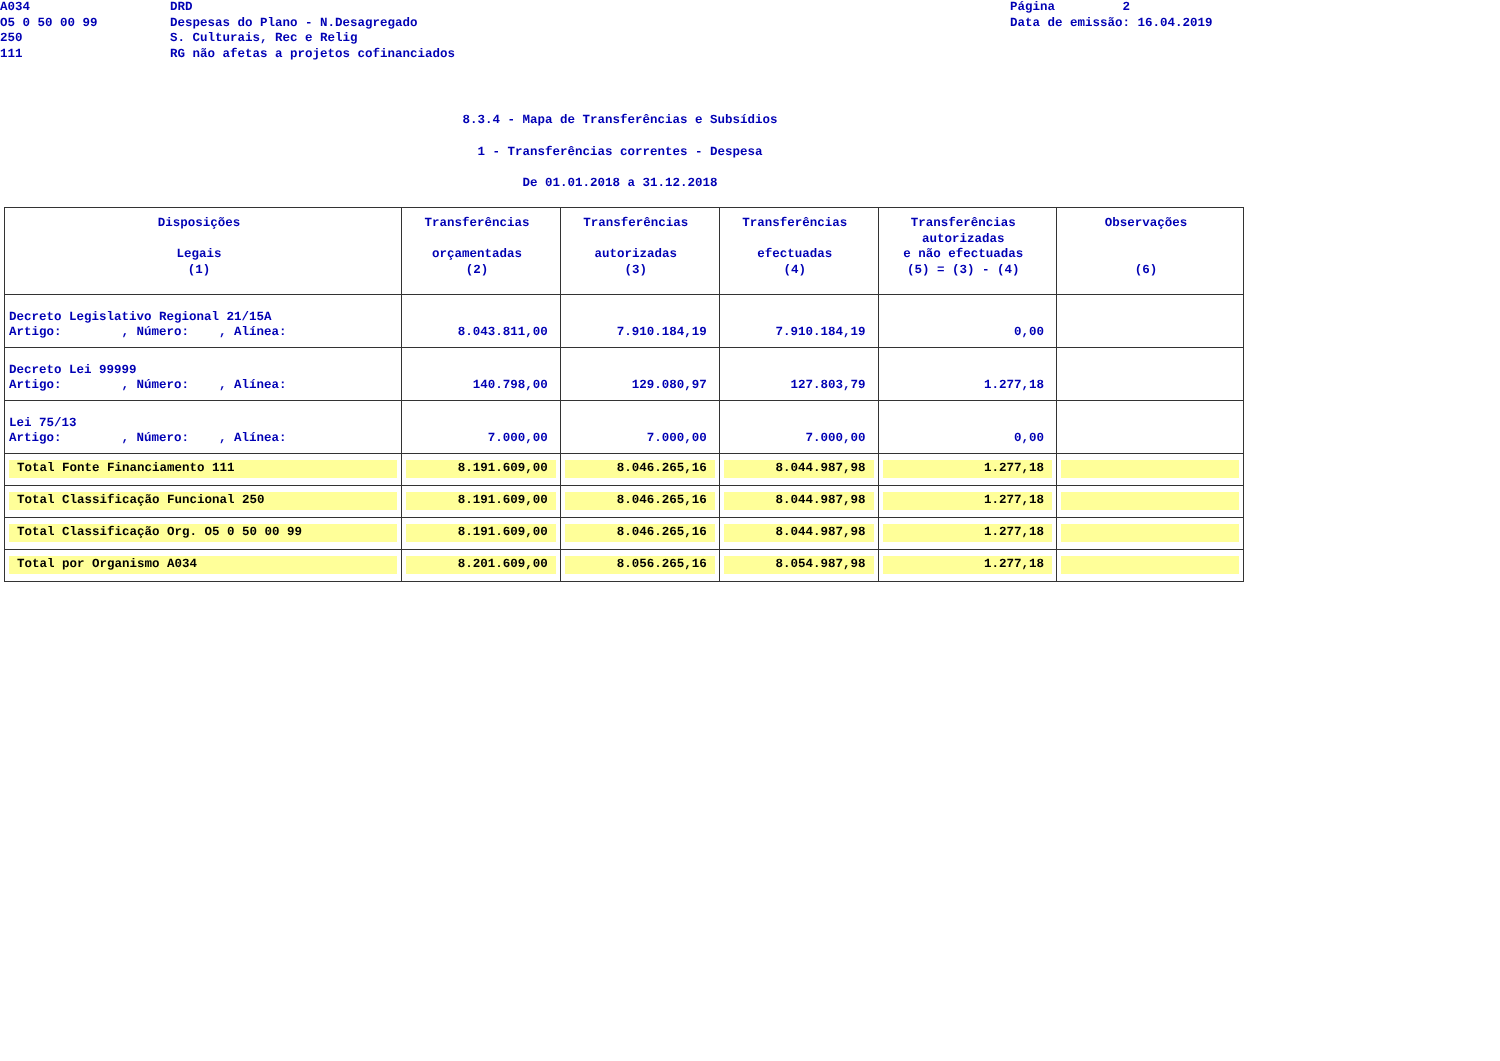A034
O5 0 50 00 99
250
111
DRD
Despesas do Plano - N.Desagregado
S. Culturais, Rec e Relig
RG não afetas a projetos cofinanciados
Página 2
Data de emissão: 16.04.2019
8.3.4 - Mapa de Transferências e Subsídios
1 - Transferências correntes - Despesa
De 01.01.2018 a 31.12.2018
| Disposições Legais (1) | Transferências orçamentadas (2) | Transferências autorizadas (3) | Transferências efectuadas (4) | Transferências autorizadas e não efectuadas (5) = (3) - (4) | Observações (6) |
| --- | --- | --- | --- | --- | --- |
| Decreto Legislativo Regional 21/15A Artigo: , Número: , Alínea: | 8.043.811,00 | 7.910.184,19 | 7.910.184,19 | 0,00 | |
| Decreto Lei 99999 Artigo: , Número: , Alínea: | 140.798,00 | 129.080,97 | 127.803,79 | 1.277,18 | |
| Lei 75/13 Artigo: , Número: , Alínea: | 7.000,00 | 7.000,00 | 7.000,00 | 0,00 | |
| Total Fonte Financiamento 111 | 8.191.609,00 | 8.046.265,16 | 8.044.987,98 | 1.277,18 | |
| Total Classificação Funcional 250 | 8.191.609,00 | 8.046.265,16 | 8.044.987,98 | 1.277,18 | |
| Total Classificação Org. O5 0 50 00 99 | 8.191.609,00 | 8.046.265,16 | 8.044.987,98 | 1.277,18 | |
| Total por Organismo A034 | 8.201.609,00 | 8.056.265,16 | 8.054.987,98 | 1.277,18 | |